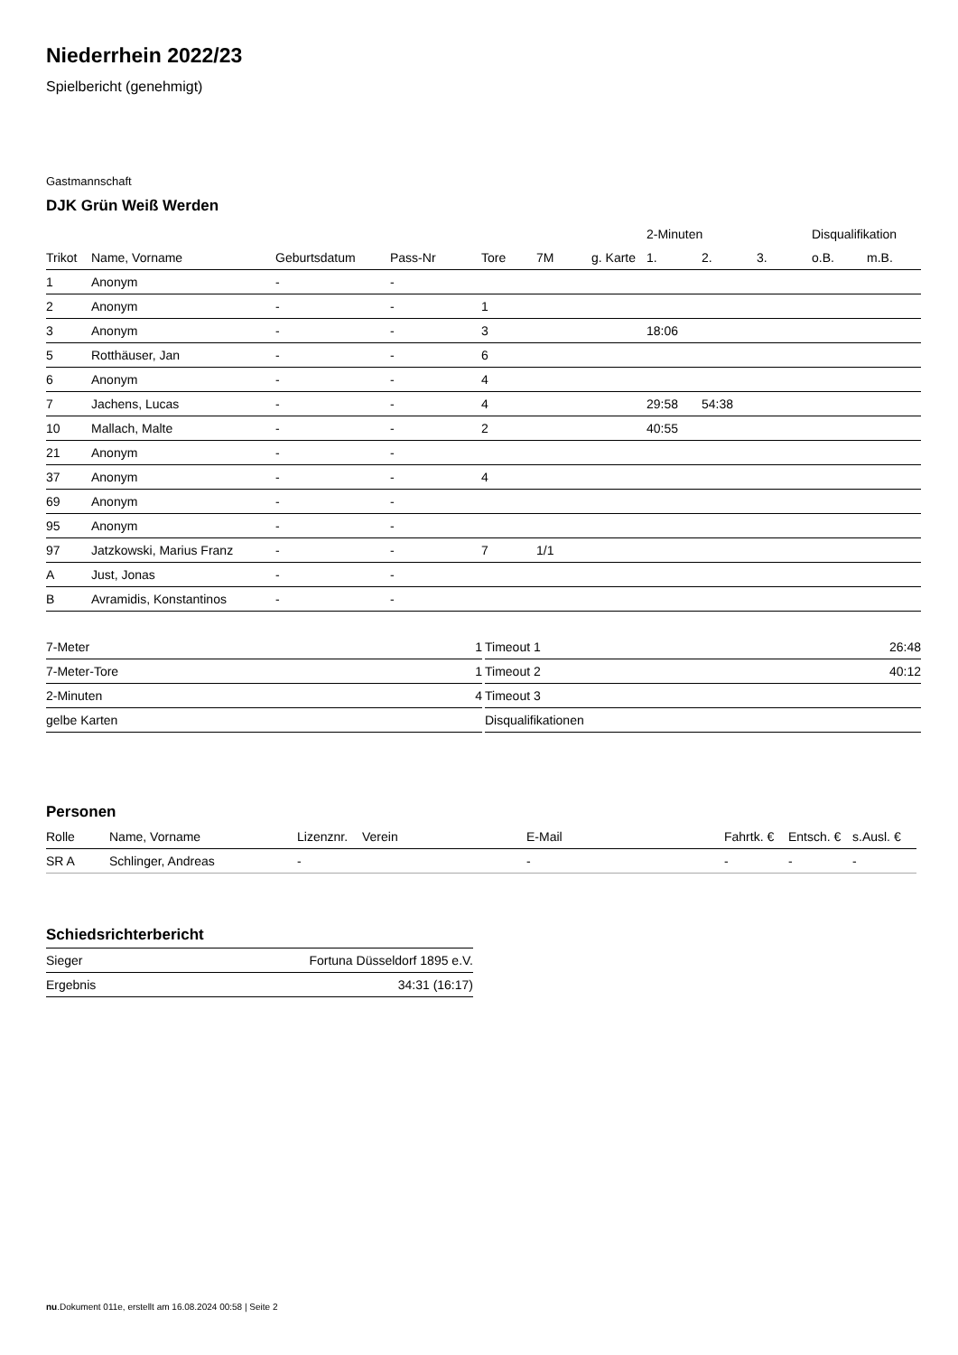Niederrhein 2022/23
Spielbericht (genehmigt)
Gastmannschaft
DJK Grün Weiß Werden
| | | | | | | | 2-Minuten | | | Disqualifikation | |
| --- | --- | --- | --- | --- | --- | --- | --- | --- | --- | --- | --- |
| Trikot | Name, Vorname | Geburtsdatum | Pass-Nr | Tore | 7M | g. Karte | 1. | 2. | 3. | o.B. | m.B. |
| 1 | Anonym | - | - | | | | | | | | |
| 2 | Anonym | - | - | 1 | | | | | | | |
| 3 | Anonym | - | - | 3 | | | 18:06 | | | | |
| 5 | Rotthäuser, Jan | - | - | 6 | | | | | | | |
| 6 | Anonym | - | - | 4 | | | | | | | |
| 7 | Jachens, Lucas | - | - | 4 | | | 29:58 | 54:38 | | | |
| 10 | Mallach, Malte | - | - | 2 | | | 40:55 | | | | |
| 21 | Anonym | - | - | | | | | | | | |
| 37 | Anonym | - | - | 4 | | | | | | | |
| 69 | Anonym | - | - | | | | | | | | |
| 95 | Anonym | - | - | | | | | | | | |
| 97 | Jatzkowski, Marius Franz | - | - | 7 | 1/1 | | | | | | |
| A | Just, Jonas | - | - | | | | | | | | |
| B | Avramidis, Konstantinos | - | - | | | | | | | | |
| 7-Meter | 1 |
| 7-Meter-Tore | 1 |
| 2-Minuten | 4 |
| gelbe Karten | |
| Timeout 1 | 26:48 |
| Timeout 2 | 40:12 |
| Timeout 3 | |
| Disqualifikationen | |
Personen
| Rolle | Name, Vorname | Lizenznr. | Verein | E-Mail | Fahrtk. € | Entsch. € | s.Ausl. € |
| --- | --- | --- | --- | --- | --- | --- | --- |
| SR A | Schlinger, Andreas | - | | - | - | - | - |
Schiedsrichterbericht
| Sieger | Fortuna Düsseldorf 1895 e.V. |
| Ergebnis | 34:31 (16:17) |
nu.Dokument 011e, erstellt am 16.08.2024 00:58 | Seite 2